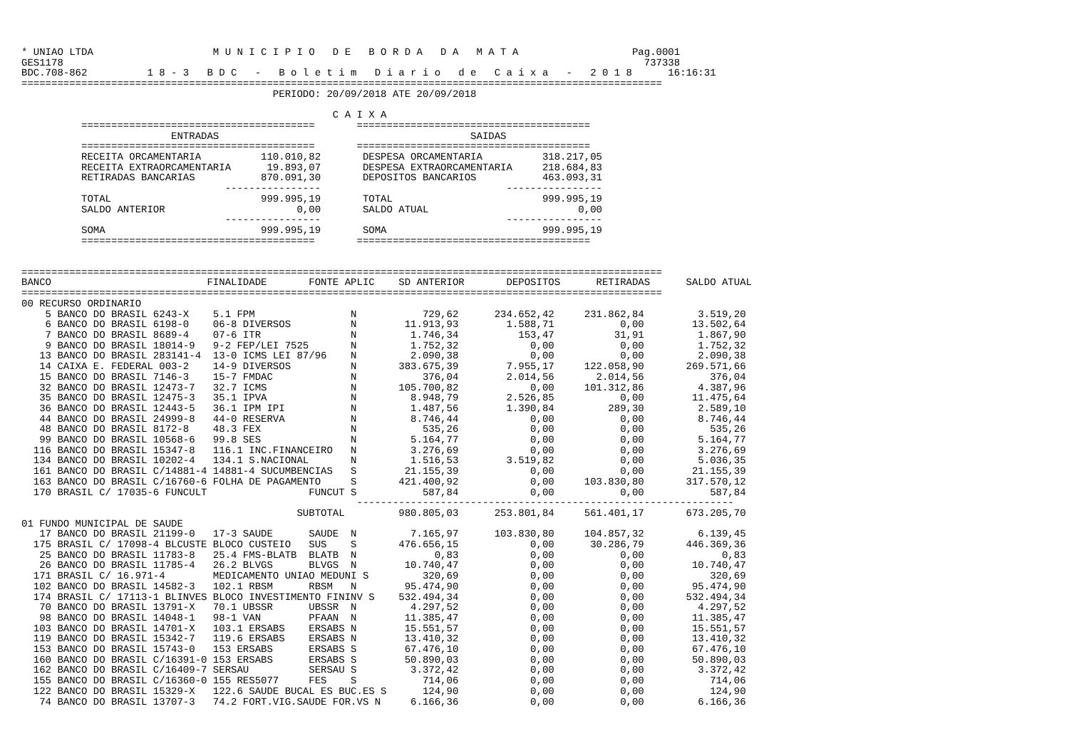* UNIAO LTDA                    M U N I C I P I O   D E   B O R D A   D A   M A T A                   Pag.0001
GES1178                                                                                                 737338
BDC.708-862          1 8 - 3   B D C   -   B o l e t i m   D i a r i o   d e   C a i x a   -   2 0 1 8      16:16:31
===========================================================================================================
                                          PERIODO: 20/09/2018 ATE 20/09/2018

                                                    C A I X A
          =======================================       =======================================
                         ENTRADAS                                          SAIDAS
          =======================================       =======================================
          RECEITA ORCAMENTARIA          110.010,82       DESPESA ORCAMENTARIA          318.217,05
          RECEITA EXTRAORCAMENTARIA      19.893,07       DESPESA EXTRAORCAMENTARIA     218.684,83
          RETIRADAS BANCARIAS           870.091,30       DEPOSITOS BANCARIOS           463.093,31
                                  ----------------                               ----------------
          TOTAL                         999.995,19       TOTAL                         999.995,19
          SALDO ANTERIOR                      0,00       SALDO ATUAL                         0,00
                                  ----------------                               ----------------
          SOMA                          999.995,19       SOMA                          999.995,19
          =======================================       =======================================


===========================================================================================================
BANCO                          FINALIDADE       FONTE APLIC    SD ANTERIOR       DEPOSITOS      RETIRADAS      SALDO ATUAL
===========================================================================================================
00 RECURSO ORDINARIO
    5 BANCO DO BRASIL 6243-X    5.1 FPM                N           729,62      234.652,42     231.862,84         3.519,20
    6 BANCO DO BRASIL 6198-0    06-8 DIVERSOS          N        11.913,93        1.588,71           0,00        13.502,64
    7 BANCO DO BRASIL 8689-4    07-6 ITR               N         1.746,34          153,47          31,91         1.867,90
    9 BANCO DO BRASIL 18014-9   9-2 FEP/LEI 7525       N         1.752,32            0,00           0,00         1.752,32
   13 BANCO DO BRASIL 283141-4  13-0 ICMS LEI 87/96    N         2.090,38            0,00           0,00         2.090,38
   14 CAIXA E. FEDERAL 003-2    14-9 DIVERSOS          N       383.675,39        7.955,17     122.058,90       269.571,66
   15 BANCO DO BRASIL 7146-3    15-7 FMDAC             N           376,04        2.014,56       2.014,56           376,04
   32 BANCO DO BRASIL 12473-7   32.7 ICMS              N       105.700,82            0,00     101.312,86         4.387,96
   35 BANCO DO BRASIL 12475-3   35.1 IPVA              N         8.948,79        2.526,85           0,00        11.475,64
   36 BANCO DO BRASIL 12443-5   36.1 IPM IPI           N         1.487,56        1.390,84         289,30         2.589,10
   44 BANCO DO BRASIL 24999-8   44-0 RESERVA           N         8.746,44            0,00           0,00         8.746,44
   48 BANCO DO BRASIL 8172-8    48.3 FEX               N           535,26            0,00           0,00           535,26
   99 BANCO DO BRASIL 10568-6   99.8 SES               N         5.164,77            0,00           0,00         5.164,77
  116 BANCO DO BRASIL 15347-8   116.1 INC.FINANCEIRO   N         3.276,69            0,00           0,00         3.276,69
  134 BANCO DO BRASIL 10202-4   134.1 S.NACIONAL       N         1.516,53        3.519,82           0,00         5.036,35
  161 BANCO DO BRASIL C/14881-4 14881-4 SUCUMBENCIAS   S        21.155,39            0,00           0,00        21.155,39
  163 BANCO DO BRASIL C/16760-6 FOLHA DE PAGAMENTO     S       421.400,92            0,00     103.830,80       317.570,12
  170 BRASIL C/ 17035-6 FUNCULT                 FUNCUT S           587,84            0,00           0,00           587,84
                                                        ---------------------------------------------------------------
                                              SUBTOTAL         980.805,03      253.801,84     561.401,17       673.205,70
01 FUNDO MUNICIPAL DE SAUDE
   17 BANCO DO BRASIL 21199-0   17-3 SAUDE      SAUDE  N         7.165,97      103.830,80     104.857,32         6.139,45
  175 BRASIL C/ 17098-4 BLCUSTE BLOCO CUSTEIO   SUS    S       476.656,15            0,00      30.286,79       446.369,36
   25 BANCO DO BRASIL 11783-8   25.4 FMS-BLATB  BLATB  N             0,83            0,00           0,00             0,83
   26 BANCO DO BRASIL 11785-4   26.2 BLVGS      BLVGS  N        10.740,47            0,00           0,00        10.740,47
  171 BRASIL C/ 16.971-4        MEDICAMENTO UNIAO MEDUNI S         320,69            0,00           0,00           320,69
  102 BANCO DO BRASIL 14582-3   102.1 RBSM      RBSM   N        95.474,90            0,00           0,00        95.474,90
  174 BRASIL C/ 17113-1 BLINVES BLOCO INVESTIMENTO FININV S    532.494,34            0,00           0,00       532.494,34
   70 BANCO DO BRASIL 13791-X   70.1 UBSSR      UBSSR  N         4.297,52            0,00           0,00         4.297,52
   98 BANCO DO BRASIL 14048-1   98-1 VAN        PFAAN  N        11.385,47            0,00           0,00        11.385,47
  103 BANCO DO BRASIL 14701-X   103.1 ERSABS    ERSABS N        15.551,57            0,00           0,00        15.551,57
  119 BANCO DO BRASIL 15342-7   119.6 ERSABS    ERSABS N        13.410,32            0,00           0,00        13.410,32
  153 BANCO DO BRASIL 15743-0   153 ERSABS      ERSABS S        67.476,10            0,00           0,00        67.476,10
  160 BANCO DO BRASIL C/16391-0 153 ERSABS      ERSABS S        50.890,03            0,00           0,00        50.890,03
  162 BANCO DO BRASIL C/16409-7 SERSAU          SERSAU S         3.372,42            0,00           0,00         3.372,42
  155 BANCO DO BRASIL C/16360-0 155 RES5077     FES    S           714,06            0,00           0,00           714,06
  122 BANCO DO BRASIL 15329-X   122.6 SAUDE BUCAL ES BUC.ES S      124,90            0,00           0,00           124,90
   74 BANCO DO BRASIL 13707-3   74.2 FORT.VIG.SAUDE FOR.VS N     6.166,36            0,00           0,00         6.166,36